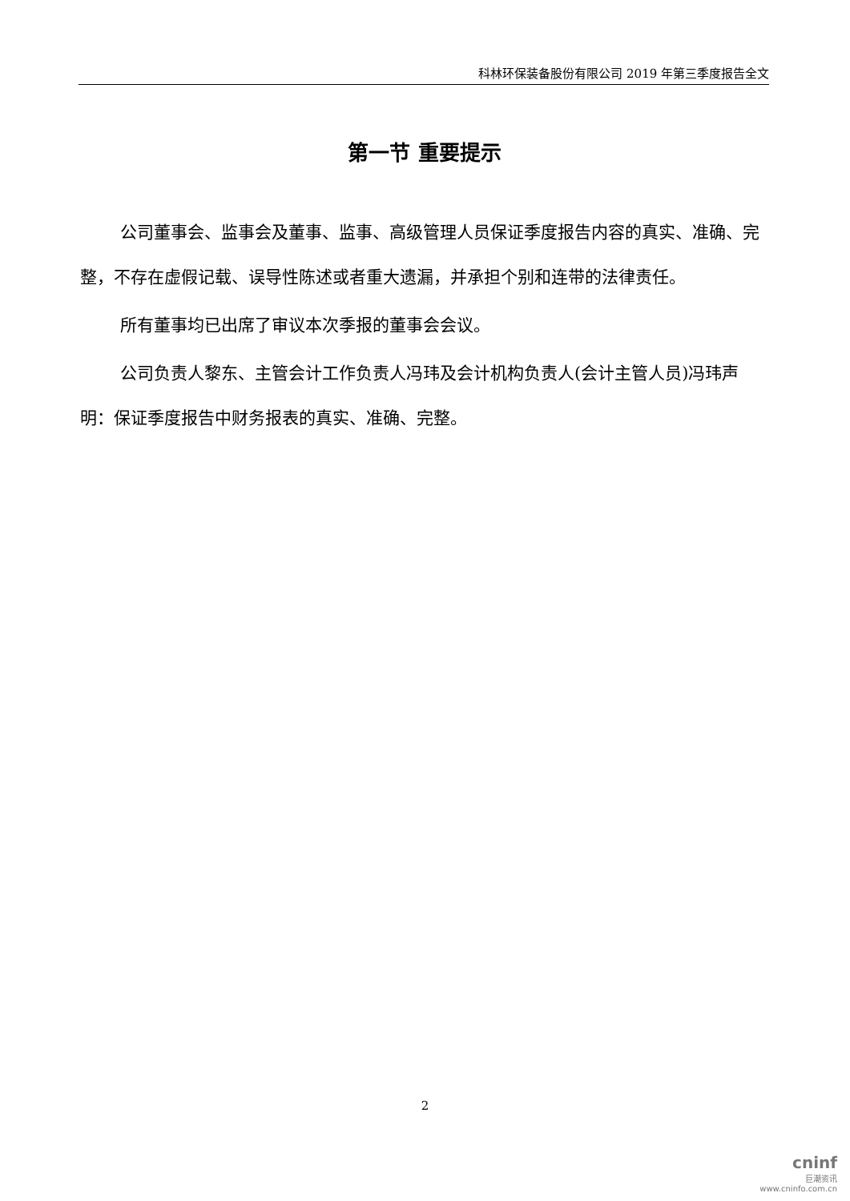科林环保装备股份有限公司 2019 年第三季度报告全文
第一节 重要提示
公司董事会、监事会及董事、监事、高级管理人员保证季度报告内容的真实、准确、完整，不存在虚假记载、误导性陈述或者重大遗漏，并承担个别和连带的法律责任。
所有董事均已出席了审议本次季报的董事会会议。
公司负责人黎东、主管会计工作负责人冯玮及会计机构负责人(会计主管人员)冯玮声明：保证季度报告中财务报表的真实、准确、完整。
2
cninf
巨潮资讯
www.cninfo.com.cn